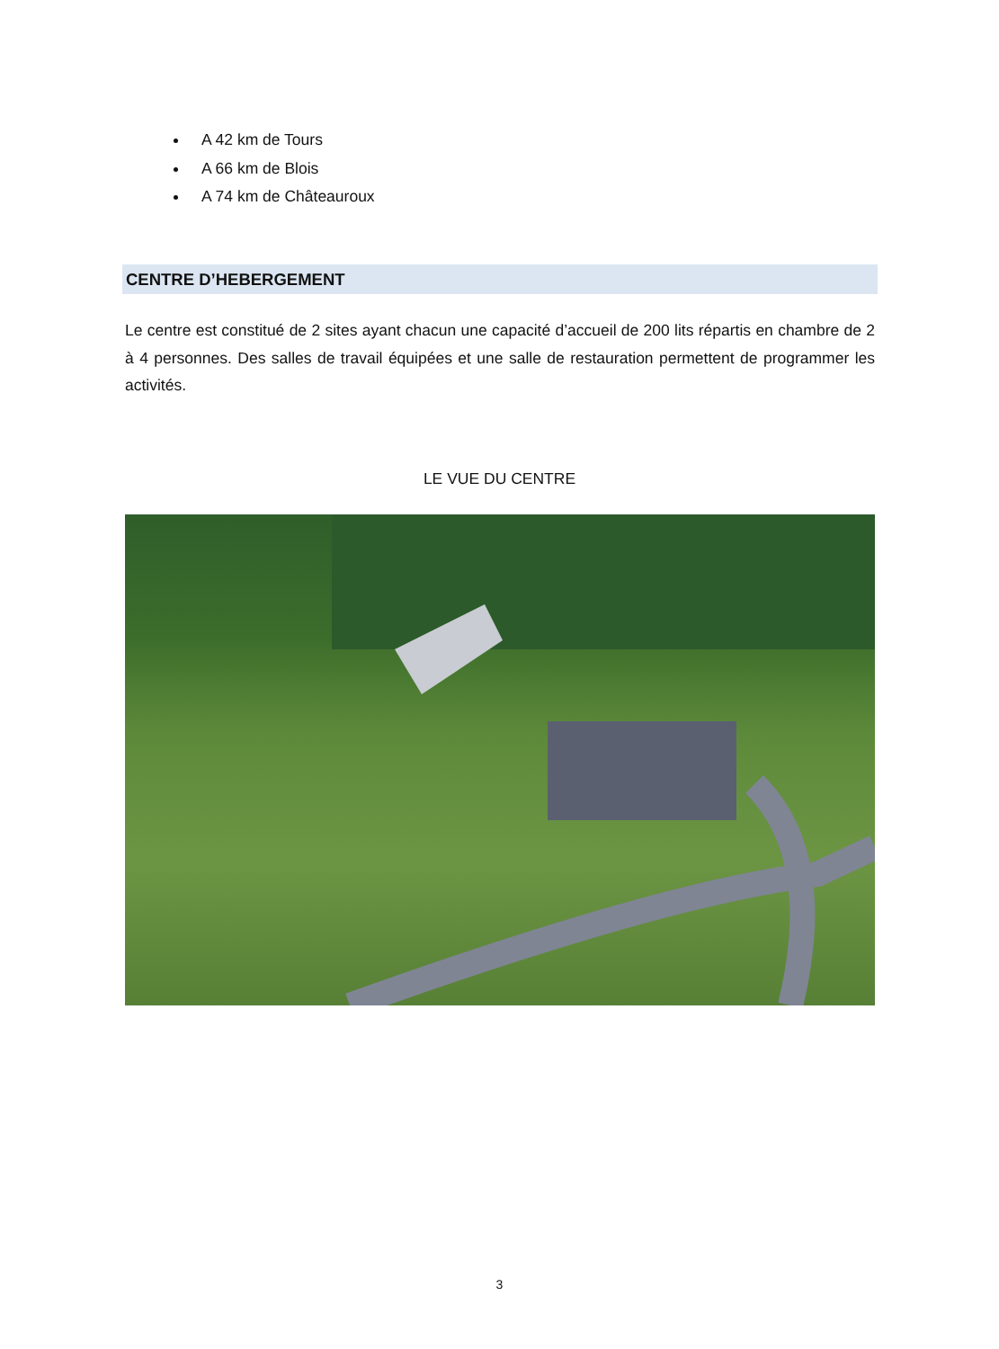A 42 km de Tours
A 66 km de Blois
A 74 km de Châteauroux
CENTRE D’HEBERGEMENT
Le centre est constitué de 2 sites ayant chacun une capacité d’accueil de 200 lits répartis en chambre de 2 à 4 personnes. Des salles de travail équipées et une salle de restauration permettent de programmer les activités.
LE VUE DU CENTRE
3